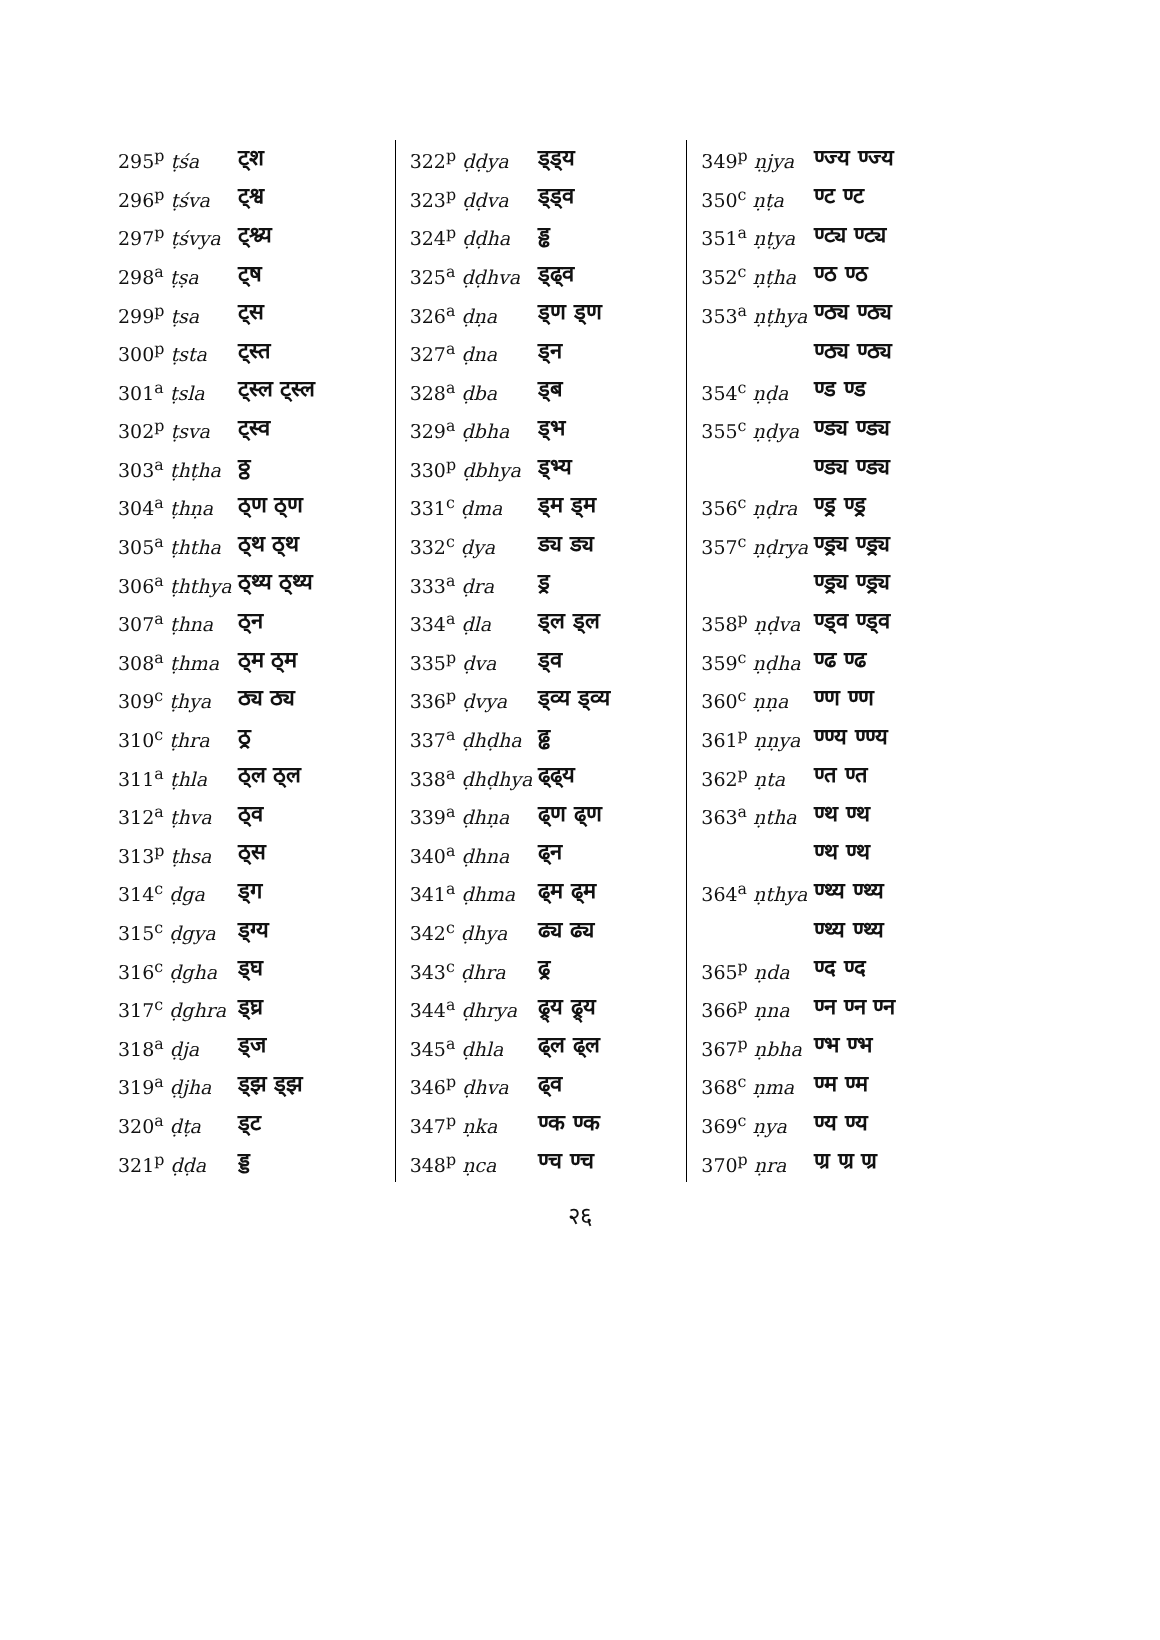| 295<sup>p</sup> ṭśa | ट्श |
| 296<sup>p</sup> ṭśva | ट्श्व |
| 297<sup>p</sup> ṭśvya | ट्श्व्य |
| 298<sup>a</sup> ṭṣa | ट्ष |
| 299<sup>p</sup> ṭsa | ट्स |
| 300<sup>p</sup> ṭsta | ट्स्त |
| 301<sup>a</sup> ṭsla | ट्स्ल ट्स्ल |
| 302<sup>p</sup> ṭsva | ट्स्व |
| 303<sup>a</sup> ṭhṭha | ठ्ठ |
| 304<sup>a</sup> ṭhṇa | ठ्ण ठ्ण |
| 305<sup>a</sup> ṭhtha | ठ्थ ठ्थ |
| 306<sup>a</sup> ṭhthya | ठ्थ्य ठ्थ्य |
| 307<sup>a</sup> ṭhna | ठ्न |
| 308<sup>a</sup> ṭhma | ठ्म ठ्म |
| 309<sup>c</sup> ṭhya | ठ्य ठ्य |
| 310<sup>c</sup> ṭhra | ठ्र |
| 311<sup>a</sup> ṭhla | ठ्ल ठ्ल |
| 312<sup>a</sup> ṭhva | ठ्व |
| 313<sup>p</sup> ṭhsa | ठ्स |
| 314<sup>c</sup> ḍga | ड्ग |
| 315<sup>c</sup> ḍgya | ड्ग्य |
| 316<sup>c</sup> ḍgha | ड्घ |
| 317<sup>c</sup> ḍghra | ड्घ्र |
| 318<sup>a</sup> ḍja | ड्ज |
| 319<sup>a</sup> ḍjha | ड्झ ड्झ |
| 320<sup>a</sup> ḍṭa | ड्ट |
| 321<sup>p</sup> ḍḍa | ड्ड |
| 322<sup>p</sup> ḍḍya | ड्ड्य |
| 323<sup>p</sup> ḍḍva | ड्ड्व |
| 324<sup>p</sup> ḍḍha | ड्ढ |
| 325<sup>a</sup> ḍḍhva | ड्ढ्व |
| 326<sup>a</sup> ḍṇa | ड्ण ड्ण |
| 327<sup>a</sup> ḍna | ड्न |
| 328<sup>a</sup> ḍba | ड्ब |
| 329<sup>a</sup> ḍbha | ड्भ |
| 330<sup>p</sup> ḍbhya | ड्भ्य |
| 331<sup>c</sup> ḍma | ड्म ड्म |
| 332<sup>c</sup> ḍya | ड्य ड्य |
| 333<sup>a</sup> ḍra | ड्र |
| 334<sup>a</sup> ḍla | ड्ल ड्ल |
| 335<sup>p</sup> ḍva | ड्व |
| 336<sup>p</sup> ḍvya | ड्व्य ड्व्य |
| 337<sup>a</sup> ḍhḍha | ढ्ढ |
| 338<sup>a</sup> ḍhḍhya | ढ्ढ्य |
| 339<sup>a</sup> ḍhṇa | ढ्ण ढ्ण |
| 340<sup>a</sup> ḍhna | ढ्न |
| 341<sup>a</sup> ḍhma | ढ्म ढ्म |
| 342<sup>c</sup> ḍhya | ढ्य ढ्य |
| 343<sup>c</sup> ḍhra | ढ्र |
| 344<sup>a</sup> ḍhrya | ढ्र्य ढ्र्य |
| 345<sup>a</sup> ḍhla | ढ्ल ढ्ल |
| 346<sup>p</sup> ḍhva | ढ्व |
| 347<sup>p</sup> ṇka | ण्क ण्क |
| 348<sup>p</sup> ṇca | ण्च ण्च |
| 349<sup>p</sup> ṇjya | ण्ज्य ण्ज्य |
| 350<sup>c</sup> ṇṭa | ण्ट ण्ट |
| 351<sup>a</sup> ṇṭya | ण्ट्य ण्ट्य |
| 352<sup>c</sup> ṇṭha | ण्ठ ण्ठ |
| 353<sup>a</sup> ṇṭhya | ण्ठ्य ण्ठ्य |
| | ण्ठ्य ण्ठ्य |
| 354<sup>c</sup> ṇḍa | ण्ड ण्ड |
| 355<sup>c</sup> ṇḍya | ण्ड्य ण्ड्य |
| | ण्ड्य ण्ड्य |
| 356<sup>c</sup> ṇḍra | ण्ड्र ण्ड्र |
| 357<sup>c</sup> ṇḍrya | ण्ड्र्य ण्ड्र्य |
| | ण्ड्र्य ण्ड्र्य |
| 358<sup>p</sup> ṇḍva | ण्ड्व ण्ड्व |
| 359<sup>c</sup> ṇḍha | ण्ढ ण्ढ |
| 360<sup>c</sup> ṇṇa | ण्ण ण्ण |
| 361<sup>p</sup> ṇṇya | ण्ण्य ण्ण्य |
| 362<sup>p</sup> ṇta | ण्त ण्त |
| 363<sup>a</sup> ṇtha | ण्थ ण्थ |
| | ण्थ ण्थ |
| 364<sup>a</sup> ṇthya | ण्थ्य ण्थ्य |
| | ण्थ्य ण्थ्य |
| 365<sup>p</sup> ṇda | ण्द ण्द |
| 366<sup>p</sup> ṇna | ण्न ण्न ण्न |
| 367<sup>p</sup> ṇbha | ण्भ ण्भ |
| 368<sup>c</sup> ṇma | ण्म ण्म |
| 369<sup>c</sup> ṇya | ण्य ण्य |
| 370<sup>p</sup> ṇra | ण्र ण्र ण्र |
२६